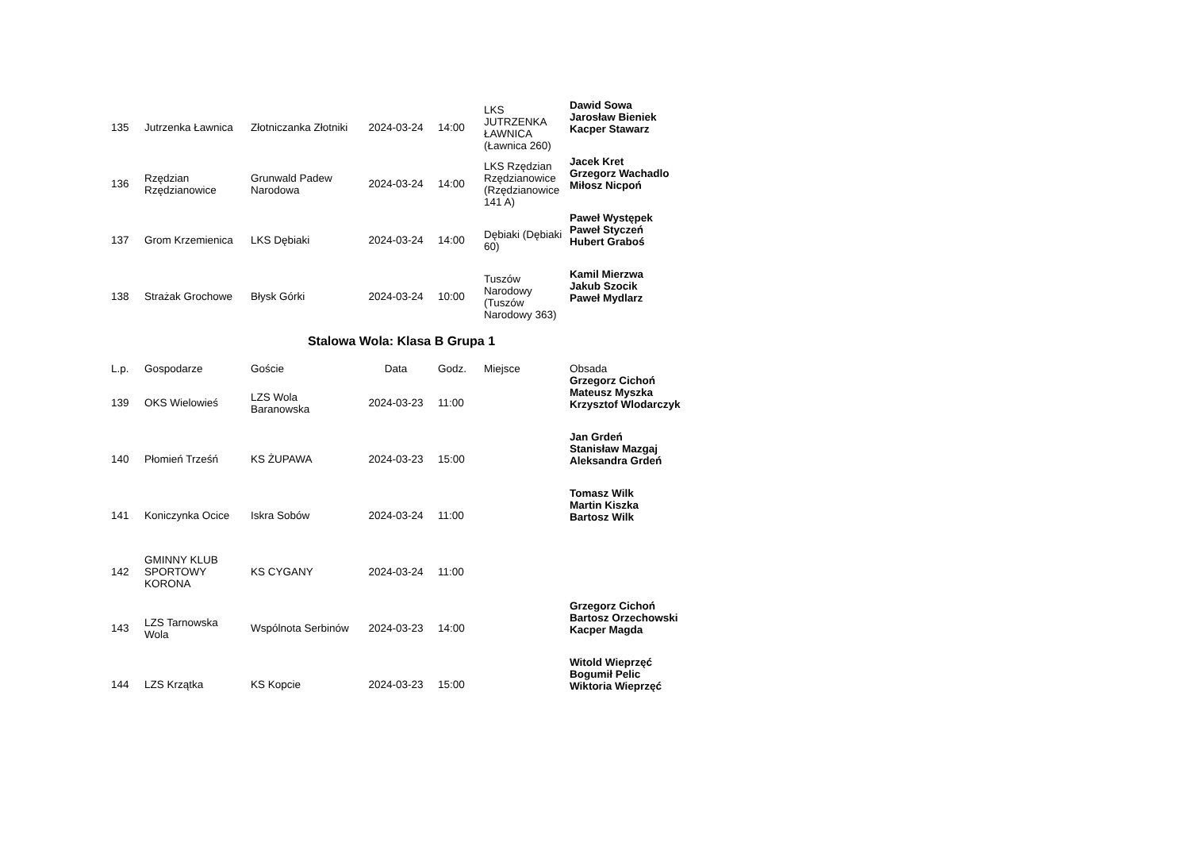| 135 | Jutrzenka Ławnica | Złotniczanka Złotniki | 2024-03-24 | 14:00 | LKS JUTRZENKA ŁAWNICA (Ławnica 260) | Dawid Sowa Jarosław Bieniek Kacper Stawarz |
| 136 | Rzędzian Rzędzianowice | Grunwald Padew Narodowa | 2024-03-24 | 14:00 | LKS Rzędzian Rzędzianowice (Rzędzianowice 141 A) | Jacek Kret Grzegorz Wachadlo Miłosz Nicpoń |
| 137 | Grom Krzemienica | LKS Dębiaki | 2024-03-24 | 14:00 | Dębiaki (Dębiaki 60) | Paweł Występek Paweł Styczeń Hubert Graboś |
| 138 | Strażak Grochowe | Błysk Górki | 2024-03-24 | 10:00 | Tuszów Narodowy (Tuszów Narodowy 363) | Kamil Mierzwa Jakub Szocik Paweł Mydlarz |
Stalowa Wola: Klasa B Grupa 1
| L.p. | Gospodarze | Goście | Data | Godz. | Miejsce | Obsada |
| --- | --- | --- | --- | --- | --- | --- |
| 139 | OKS Wielowieś | LZS Wola Baranowska | 2024-03-23 | 11:00 | | Grzegorz Cichoń Mateusz Myszka Krzysztof Wlodarczyk |
| 140 | Płomień Trześń | KS ŻUPAWA | 2024-03-23 | 15:00 | | Jan Grdeń Stanisław Mazgaj Aleksandra Grdeń |
| 141 | Koniczynka Ocice | Iskra Sobów | 2024-03-24 | 11:00 | | Tomasz Wilk Martin Kiszka Bartosz Wilk |
| 142 | GMINNY KLUB SPORTOWY KORONA | KS CYGANY | 2024-03-24 | 11:00 | | |
| 143 | LZS Tarnowska Wola | Wspólnota Serbinów | 2024-03-23 | 14:00 | | Grzegorz Cichoń Bartosz Orzechowski Kacper Magda |
| 144 | LZS Krzątka | KS Kopcie | 2024-03-23 | 15:00 | | Witold Wieprzęć Bogumił Pelic Wiktoria Wieprzęć |